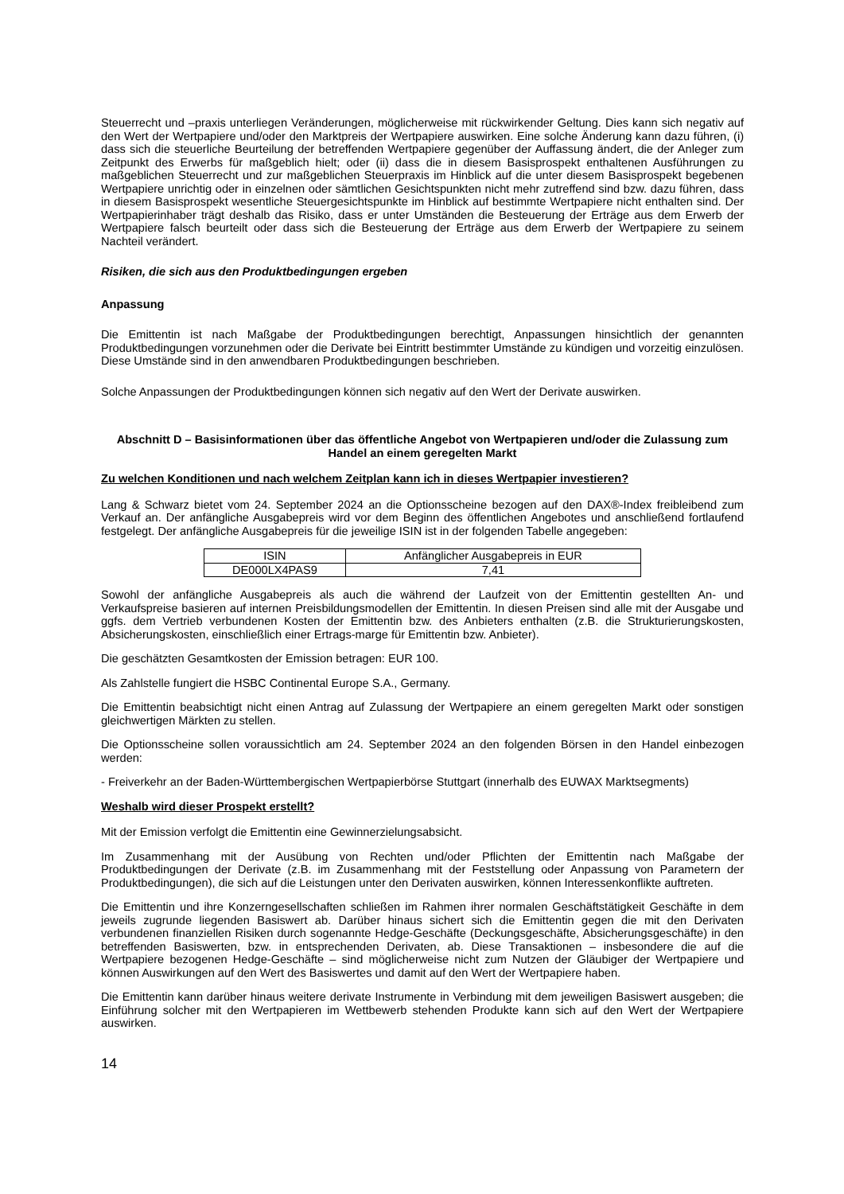Steuerrecht und –praxis unterliegen Veränderungen, möglicherweise mit rückwirkender Geltung. Dies kann sich negativ auf den Wert der Wertpapiere und/oder den Marktpreis der Wertpapiere auswirken. Eine solche Änderung kann dazu führen, (i) dass sich die steuerliche Beurteilung der betreffenden Wertpapiere gegenüber der Auffassung ändert, die der Anleger zum Zeitpunkt des Erwerbs für maßgeblich hielt; oder (ii) dass die in diesem Basisprospekt enthaltenen Ausführungen zu maßgeblichen Steuerrecht und zur maßgeblichen Steuerpraxis im Hinblick auf die unter diesem Basisprospekt begebenen Wertpapiere unrichtig oder in einzelnen oder sämtlichen Gesichtspunkten nicht mehr zutreffend sind bzw. dazu führen, dass in diesem Basisprospekt wesentliche Steuergesichtspunkte im Hinblick auf bestimmte Wertpapiere nicht enthalten sind. Der Wertpapierinhaber trägt deshalb das Risiko, dass er unter Umständen die Besteuerung der Erträge aus dem Erwerb der Wertpapiere falsch beurteilt oder dass sich die Besteuerung der Erträge aus dem Erwerb der Wertpapiere zu seinem Nachteil verändert.
Risiken, die sich aus den Produktbedingungen ergeben
Anpassung
Die Emittentin ist nach Maßgabe der Produktbedingungen berechtigt, Anpassungen hinsichtlich der genannten Produktbedingungen vorzunehmen oder die Derivate bei Eintritt bestimmter Umstände zu kündigen und vorzeitig einzulösen. Diese Umstände sind in den anwendbaren Produktbedingungen beschrieben.
Solche Anpassungen der Produktbedingungen können sich negativ auf den Wert der Derivate auswirken.
Abschnitt D – Basisinformationen über das öffentliche Angebot von Wertpapieren und/oder die Zulassung zum Handel an einem geregelten Markt
Zu welchen Konditionen und nach welchem Zeitplan kann ich in dieses Wertpapier investieren?
Lang & Schwarz bietet vom 24. September 2024 an die Optionsscheine bezogen auf den DAX®-Index freibleibend zum Verkauf an. Der anfängliche Ausgabepreis wird vor dem Beginn des öffentlichen Angebotes und anschließend fortlaufend festgelegt. Der anfängliche Ausgabepreis für die jeweilige ISIN ist in der folgenden Tabelle angegeben:
| ISIN | Anfänglicher Ausgabepreis in EUR |
| DE000LX4PAS9 | 7,41 |
Sowohl der anfängliche Ausgabepreis als auch die während der Laufzeit von der Emittentin gestellten An- und Verkaufspreise basieren auf internen Preisbildungsmodellen der Emittentin. In diesen Preisen sind alle mit der Ausgabe und ggfs. dem Vertrieb verbundenen Kosten der Emittentin bzw. des Anbieters enthalten (z.B. die Strukturierungskosten, Absicherungskosten, einschließlich einer Ertrags-marge für Emittentin bzw. Anbieter).
Die geschätzten Gesamtkosten der Emission betragen: EUR 100.
Als Zahlstelle fungiert die HSBC Continental Europe S.A., Germany.
Die Emittentin beabsichtigt nicht einen Antrag auf Zulassung der Wertpapiere an einem geregelten Markt oder sonstigen gleichwertigen Märkten zu stellen.
Die Optionsscheine sollen voraussichtlich am 24. September 2024 an den folgenden Börsen in den Handel einbezogen werden:
- Freiverkehr an der Baden-Württembergischen Wertpapierbörse Stuttgart (innerhalb des EUWAX Marktsegments)
Weshalb wird dieser Prospekt erstellt?
Mit der Emission verfolgt die Emittentin eine Gewinnerzielungsabsicht.
Im Zusammenhang mit der Ausübung von Rechten und/oder Pflichten der Emittentin nach Maßgabe der Produktbedingungen der Derivate (z.B. im Zusammenhang mit der Feststellung oder Anpassung von Parametern der Produktbedingungen), die sich auf die Leistungen unter den Derivaten auswirken, können Interessenkonflikte auftreten.
Die Emittentin und ihre Konzerngesellschaften schließen im Rahmen ihrer normalen Geschäftstätigkeit Geschäfte in dem jeweils zugrunde liegenden Basiswert ab. Darüber hinaus sichert sich die Emittentin gegen die mit den Derivaten verbundenen finanziellen Risiken durch sogenannte Hedge-Geschäfte (Deckungsgeschäfte, Absicherungsgeschäfte) in den betreffenden Basiswerten, bzw. in entsprechenden Derivaten, ab. Diese Transaktionen – insbesondere die auf die Wertpapiere bezogenen Hedge-Geschäfte – sind möglicherweise nicht zum Nutzen der Gläubiger der Wertpapiere und können Auswirkungen auf den Wert des Basiswertes und damit auf den Wert der Wertpapiere haben.
Die Emittentin kann darüber hinaus weitere derivate Instrumente in Verbindung mit dem jeweiligen Basiswert ausgeben; die Einführung solcher mit den Wertpapieren im Wettbewerb stehenden Produkte kann sich auf den Wert der Wertpapiere auswirken.
14